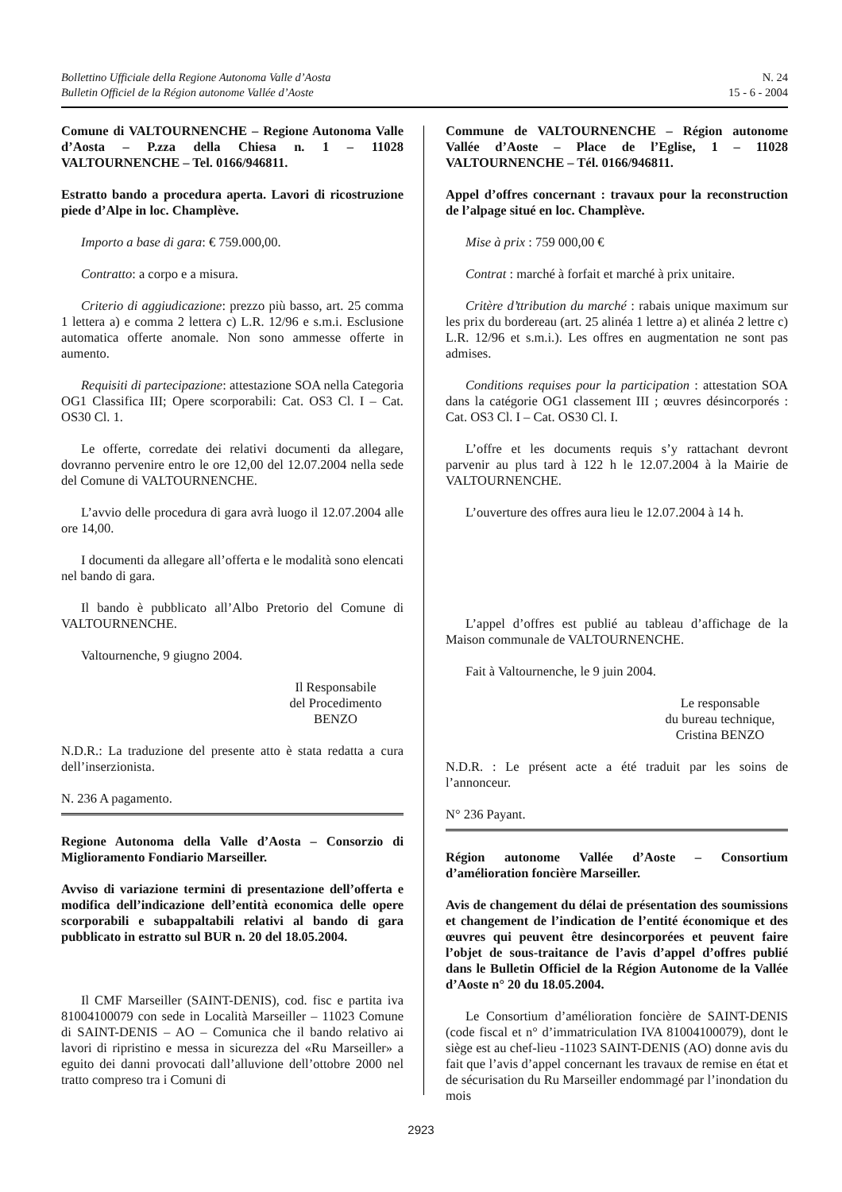Bollettino Ufficiale della Regione Autonoma Valle d’Aosta
Bulletin Officiel de la Région autonome Vallée d’Aoste
N. 24
15 - 6 - 2004
Comune di VALTOURNENCHE – Regione Autonoma Valle d’Aosta – P.zza della Chiesa n. 1 – 11028 VALTOURNENCHE – Tel. 0166/946811.
Estratto bando a procedura aperta. Lavori di ricostruzione piede d’Alpe in loc. Champlève.
Importo a base di gara: € 759.000,00.
Contratto: a corpo e a misura.
Criterio di aggiudicazione: prezzo più basso, art. 25 comma 1 lettera a) e comma 2 lettera c) L.R. 12/96 e s.m.i. Esclusione automatica offerte anomale. Non sono ammesse offerte in aumento.
Requisiti di partecipazione: attestazione SOA nella Categoria OG1 Classifica III; Opere scorporabili: Cat. OS3 Cl. I – Cat. OS30 Cl. 1.
Le offerte, corredate dei relativi documenti da allegare, dovranno pervenire entro le ore 12,00 del 12.07.2004 nella sede del Comune di VALTOURNENCHE.
L’avvio delle procedura di gara avrà luogo il 12.07.2004 alle ore 14,00.
I documenti da allegare all’offerta e le modalità sono elencati nel bando di gara.
Il bando è pubblicato all’Albo Pretorio del Comune di VALTOURNENCHE.
Valtournenche, 9 giugno 2004.
Il Responsabile
del Procedimento
BENZO
N.D.R.: La traduzione del presente atto è stata redatta a cura dell’inserzionista.
N. 236 A pagamento.
Regione Autonoma della Valle d’Aosta – Consorzio di Miglioramento Fondiario Marseiller.
Avviso di variazione termini di presentazione dell’offerta e modifica dell’indicazione dell’entità economica delle opere scorporabili e subappaltabili relativi al bando di gara pubblicato in estratto sul BUR n. 20 del 18.05.2004.
Il CMF Marseiller (SAINT-DENIS), cod. fisc e partita iva 81004100079 con sede in Località Marseiller – 11023 Comune di SAINT-DENIS – AO – Comunica che il bando relativo ai lavori di ripristino e messa in sicurezza del «Ru Marseiller» a eguito dei danni provocati dall’alluvione dell’ottobre 2000 nel tratto compreso tra i Comuni di
Commune de VALTOURNENCHE – Région autonome Vallée d’Aoste – Place de l’Eglise, 1 – 11028 VALTOURNENCHE – Tél. 0166/946811.
Appel d’offres concernant : travaux pour la reconstruction de l’alpage situé en loc. Champlève.
Mise à prix : 759 000,00 €
Contrat : marché à forfait et marché à prix unitaire.
Critère d’ttribution du marché : rabais unique maximum sur les prix du bordereau (art. 25 alinéa 1 lettre a) et alinéa 2 lettre c) L.R. 12/96 et s.m.i.). Les offres en augmentation ne sont pas admises.
Conditions requises pour la participation : attestation SOA dans la catégorie OG1 classement III ; œuvres désincorporés : Cat. OS3 Cl. I – Cat. OS30 Cl. I.
L’offre et les documents requis s’y rattachant devront parvenir au plus tard à 122 h le 12.07.2004 à la Mairie de VALTOURNENCHE.
L’ouverture des offres aura lieu le 12.07.2004 à 14 h.
L’appel d’offres est publié au tableau d’affichage de la Maison communale de VALTOURNENCHE.
Fait à Valtournenche, le 9 juin 2004.
Le responsable
du bureau technique,
Cristina BENZO
N.D.R. : Le présent acte a été traduit par les soins de l’annonceur.
N° 236 Payant.
Région autonome Vallée d’Aoste – Consortium d’amélioration foncière Marseiller.
Avis de changement du délai de présentation des soumissions et changement de l’indication de l’entité économique et des œuvres qui peuvent être desincorporées et peuvent faire l’objet de sous-traitance de l’avis d’appel d’offres publié dans le Bulletin Officiel de la Région Autonome de la Vallée d’Aoste n° 20 du 18.05.2004.
Le Consortium d’amélioration foncière de SAINT-DENIS (code fiscal et n° d’immatriculation IVA 81004100079), dont le siège est au chef-lieu -11023 SAINT-DENIS (AO) donne avis du fait que l’avis d’appel concernant les travaux de remise en état et de sécurisation du Ru Marseiller endommagé par l’inondation du mois
2923